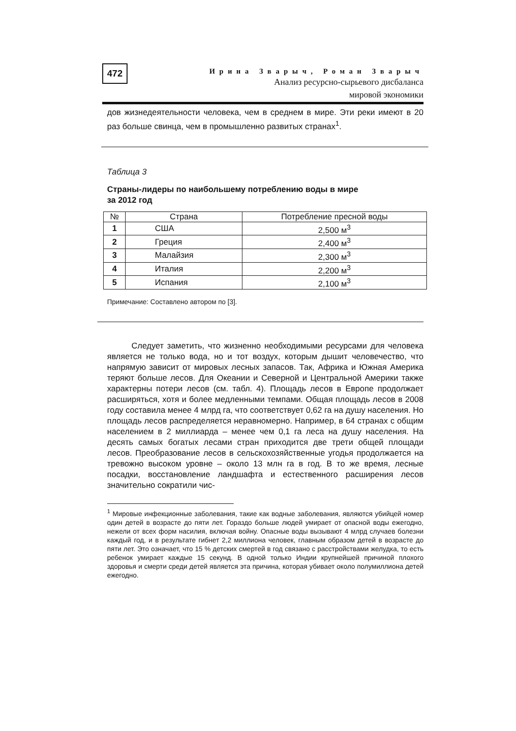472
Ирина Зварыч, Роман Зварыч
Анализ ресурсно-сырьевого дисбаланса
мировой экономики
дов жизнедеятельности человека, чем в среднем в мире. Эти реки имеют в 20 раз больше свинца, чем в промышленно развитых странах<sup>1</sup>.
Таблица 3
Страны-лидеры по наибольшему потреблению воды в мире
за 2012 год
| № | Страна | Потребление пресной воды |
| --- | --- | --- |
| 1 | США | 2,500 м<sup>3</sup> |
| 2 | Греция | 2,400 м<sup>3</sup> |
| 3 | Малайзия | 2,300 м<sup>3</sup> |
| 4 | Италия | 2,200 м<sup>3</sup> |
| 5 | Испания | 2,100 м<sup>3</sup> |
Примечание: Составлено автором по [3].
Следует заметить, что жизненно необходимыми ресурсами для человека является не только вода, но и тот воздух, которым дышит человечество, что напрямую зависит от мировых лесных запасов. Так, Африка и Южная Америка теряют больше лесов. Для Океании и Северной и Центральной Америки также характерны потери лесов (см. табл. 4). Площадь лесов в Европе продолжает расширяться, хотя и более медленными темпами. Общая площадь лесов в 2008 году составила менее 4 млрд га, что соответствует 0,62 га на душу населения. Но площадь лесов распределяется неравномерно. Например, в 64 странах с общим населением в 2 миллиарда – менее чем 0,1 га леса на душу населения. На десять самых богатых лесами стран приходится две трети общей площади лесов. Преобразование лесов в сельскохозяйственные угодья продолжается на тревожно высоком уровне – около 13 млн га в год. В то же время, лесные посадки, восстановление ландшафта и естественного расширения лесов значительно сократили чис-
<sup>1</sup> Мировые инфекционные заболевания, такие как водные заболевания, являются убийцей номер один детей в возрасте до пяти лет. Гораздо больше людей умирает от опасной воды ежегодно, нежели от всех форм насилия, включая войну. Опасные воды вызывают 4 млрд случаев болезни каждый год, и в результате гибнет 2,2 миллиона человек, главным образом детей в возрасте до пяти лет. Это означает, что 15 % детских смертей в год связано с расстройствами желудка, то есть ребенок умирает каждые 15 секунд. В одной только Индии крупнейшей причиной плохого здоровья и смерти среди детей является эта причина, которая убивает около полумиллиона детей ежегодно.